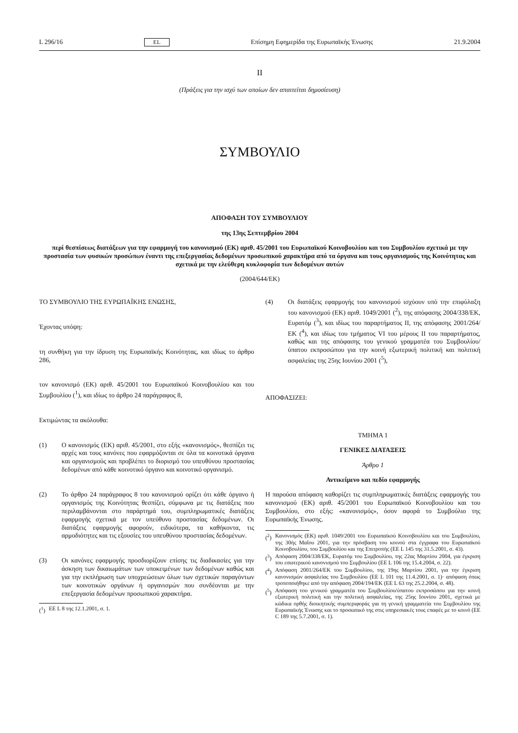L 296/16 EL Επίσημη Εφημερίδα της Ευρωπαϊκής Ένωσης 21.9.2004
II
(Πράξεις για την ισχύ των οποίων δεν απαιτείται δημοσίευση)
ΣΥΜΒΟΥΛΙΟ
ΑΠΟΦΑΣΗ ΤΟΥ ΣΥΜΒΟΥΛΙΟΥ
της 13ης Σεπτεμβρίου 2004
περί θεσπίσεως διατάξεων για την εφαρμογή του κανονισμού (ΕΚ) αριθ. 45/2001 του Ευρωπαϊκού Κοινοβουλίου και του Συμβουλίου σχετικά με την προστασία των φυσικών προσώπων έναντι της επεξεργασίας δεδομένων προσωπικού χαρακτήρα από τα όργανα και τους οργανισμούς της Κοινότητας και σχετικά με την ελεύθερη κυκλοφορία των δεδομένων αυτών
(2004/644/ΕΚ)
ΤΟ ΣΥΜΒΟΥΛΙΟ ΤΗΣ ΕΥΡΩΠΑΪΚΗΣ ΕΝΩΣΗΣ,
Έχοντας υπόψη:
τη συνθήκη για την ίδρυση της Ευρωπαϊκής Κοινότητας, και ιδίως το άρθρο 286,
τον κανονισμό (ΕΚ) αριθ. 45/2001 του Ευρωπαϊκού Κοινοβουλίου και του Συμβουλίου (<sup>1</sup>), και ιδίως το άρθρο 24 παράγραφος 8,
Εκτιμώντας τα ακόλουθα:
(1) Ο κανονισμός (ΕΚ) αριθ. 45/2001, στο εξής «κανονισμός», θεσπίζει τις αρχές και τους κανόνες που εφαρμόζονται σε όλα τα κοινοτικά όργανα και οργανισμούς και προβλέπει το διορισμό του υπευθύνου προστασίας δεδομένων από κάθε κοινοτικό όργανο και κοινοτικό οργανισμό.
(2) Το άρθρο 24 παράγραφος 8 του κανονισμού ορίζει ότι κάθε όργανο ή οργανισμός της Κοινότητας θεσπίζει, σύμφωνα με τις διατάξεις που περιλαμβάνονται στο παράρτημά του, συμπληρωματικές διατάξεις εφαρμογής σχετικά με τον υπεύθυνο προστασίας δεδομένων. Οι διατάξεις εφαρμογής αφορούν, ειδικότερα, τα καθήκοντα, τις αρμοδιότητες και τις εξουσίες του υπευθύνου προστασίας δεδομένων.
(3) Οι κανόνες εφαρμογής προσδιορίζουν επίσης τις διαδικασίες για την άσκηση των δικαιωμάτων των υποκειμένων των δεδομένων καθώς και για την εκπλήρωση των υποχρεώσεων όλων των σχετικών παραγόντων των κοινοτικών οργάνων ή οργανισμών που συνδέονται με την επεξεργασία δεδομένων προσωπικού χαρακτήρα.
(<sup>1</sup>) ΕΕ L 8 της 12.1.2001, σ. 1.
(4) Οι διατάξεις εφαρμογής του κανονισμού ισχύουν υπό την επιφύλαξη του κανονισμού (ΕΚ) αριθ. 1049/2001 (<sup>2</sup>), της απόφασης 2004/338/ΕΚ, Ευρατόμ (<sup>3</sup>), και ιδίως του παραρτήματος II, της απόφασης 2001/264/ΕΚ (<sup>4</sup>), και ιδίως του τμήματος VI του μέρους II του παραρτήματος, καθώς και της απόφασης του γενικού γραμματέα του Συμβουλίου/ύπατου εκπροσώπου για την κοινή εξωτερική πολιτική και πολιτική ασφαλείας της 25ης Ιουνίου 2001 (<sup>5</sup>),
ΑΠΟΦΑΣΙΖΕΙ:
ΤΜΗΜΑ 1
ΓΕΝΙΚΕΣ ΔΙΑΤΑΞΕΙΣ
Άρθρο 1
Αντικείμενο και πεδίο εφαρμογής
Η παρούσα απόφαση καθορίζει τις συμπληρωματικές διατάξεις εφαρμογής του κανονισμού (ΕΚ) αριθ. 45/2001 του Ευρωπαϊκού Κοινοβουλίου και του Συμβουλίου, στο εξής: «κανονισμός», όσον αφορά το Συμβούλιο της Ευρωπαϊκής Ένωσης.
(<sup>2</sup>) Κανονισμός (ΕΚ) αριθ. 1049/2001 του Ευρωπαϊκού Κοινοβουλίου και του Συμβουλίου, της 30ής Μαΐου 2001, για την πρόσβαση του κοινού στα έγγραφα του Ευρωπαϊκού Κοινοβουλίου, του Συμβουλίου και της Επιτροπής (ΕΕ L 145 της 31.5.2001, σ. 43).
(<sup>3</sup>) Απόφαση 2004/338/ΕΚ, Ευρατόμ του Συμβουλίου, της 22ας Μαρτίου 2004, για έγκριση του εσωτερικού κανονισμού του Συμβουλίου (ΕΕ L 106 της 15.4.2004, σ. 22).
(<sup>4</sup>) Απόφαση 2001/264/ΕΚ του Συμβουλίου, της 19ης Μαρτίου 2001, για την έγκριση κανονισμών ασφαλείας του Συμβουλίου (ΕΕ L 101 της 11.4.2001, σ. 1)· απόφαση όπως τροποποιήθηκε από την απόφαση 2004/194/ΕΚ (ΕΕ L 63 της 25.2.2004, σ. 48).
(<sup>5</sup>) Απόφαση του γενικού γραμματέα του Συμβουλίου/ύπατου εκπροσώπου για την κοινή εξωτερική πολιτική και την πολιτική ασφαλείας, της 25ης Ιουνίου 2001, σχετικά με κώδικα ορθής διοικητικής συμπεριφοράς για τη γενική γραμματεία του Συμβουλίου της Ευρωπαϊκής Ένωσης και το προσωπικό της στις υπηρεσιακές τους επαφές με το κοινό (ΕΕ C 189 της 5.7.2001, σ. 1).